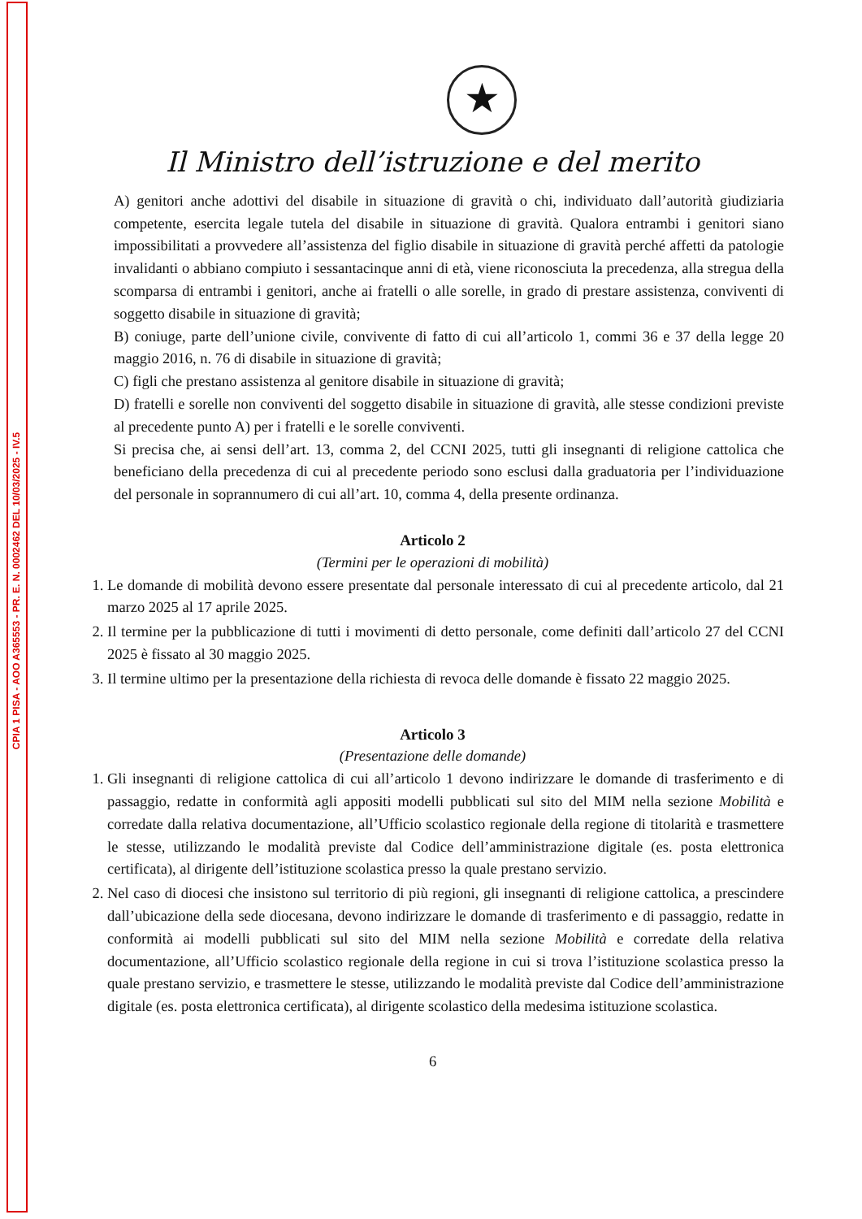CPIA 1 PISA - AOO A365553 - PR. E. N. 0002462 DEL 10/03/2025 - IV.5
★
Il Ministro dell’istruzione e del merito
A) genitori anche adottivi del disabile in situazione di gravità o chi, individuato dall’autorità giudiziaria competente, esercita legale tutela del disabile in situazione di gravità. Qualora entrambi i genitori siano impossibilitati a provvedere all’assistenza del figlio disabile in situazione di gravità perché affetti da patologie invalidanti o abbiano compiuto i sessantacinque anni di età, viene riconosciuta la precedenza, alla stregua della scomparsa di entrambi i genitori, anche ai fratelli o alle sorelle, in grado di prestare assistenza, conviventi di soggetto disabile in situazione di gravità;
B) coniuge, parte dell’unione civile, convivente di fatto di cui all’articolo 1, commi 36 e 37 della legge 20 maggio 2016, n. 76 di disabile in situazione di gravità;
C) figli che prestano assistenza al genitore disabile in situazione di gravità;
D) fratelli e sorelle non conviventi del soggetto disabile in situazione di gravità, alle stesse condizioni previste al precedente punto A) per i fratelli e le sorelle conviventi.
Si precisa che, ai sensi dell’art. 13, comma 2, del CCNI 2025, tutti gli insegnanti di religione cattolica che beneficiano della precedenza di cui al precedente periodo sono esclusi dalla graduatoria per l’individuazione del personale in soprannumero di cui all’art. 10, comma 4, della presente ordinanza.
Articolo 2
(Termini per le operazioni di mobilità)
1. Le domande di mobilità devono essere presentate dal personale interessato di cui al precedente articolo, dal 21 marzo 2025 al 17 aprile 2025.
2. Il termine per la pubblicazione di tutti i movimenti di detto personale, come definiti dall’articolo 27 del CCNI 2025 è fissato al 30 maggio 2025.
3. Il termine ultimo per la presentazione della richiesta di revoca delle domande è fissato 22 maggio 2025.
Articolo 3
(Presentazione delle domande)
1. Gli insegnanti di religione cattolica di cui all’articolo 1 devono indirizzare le domande di trasferimento e di passaggio, redatte in conformità agli appositi modelli pubblicati sul sito del MIM nella sezione Mobilità e corredate dalla relativa documentazione, all’Ufficio scolastico regionale della regione di titolarità e trasmettere le stesse, utilizzando le modalità previste dal Codice dell’amministrazione digitale (es. posta elettronica certificata), al dirigente dell’istituzione scolastica presso la quale prestano servizio.
2. Nel caso di diocesi che insistono sul territorio di più regioni, gli insegnanti di religione cattolica, a prescindere dall’ubicazione della sede diocesana, devono indirizzare le domande di trasferimento e di passaggio, redatte in conformità ai modelli pubblicati sul sito del MIM nella sezione Mobilità e corredate della relativa documentazione, all’Ufficio scolastico regionale della regione in cui si trova l’istituzione scolastica presso la quale prestano servizio, e trasmettere le stesse, utilizzando le modalità previste dal Codice dell’amministrazione digitale (es. posta elettronica certificata), al dirigente scolastico della medesima istituzione scolastica.
6